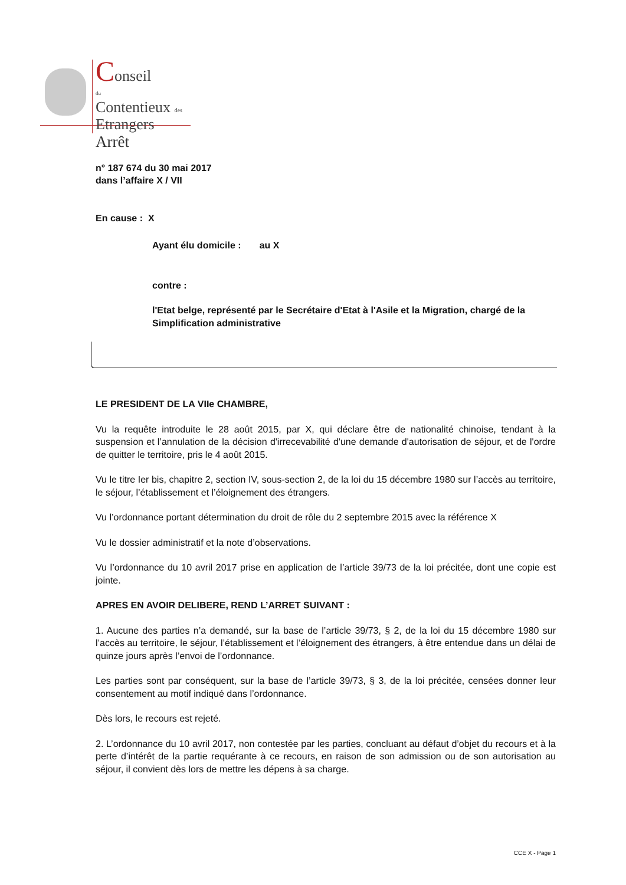Conseil
du
Contentieux des
Etrangers
Arrêt
n° 187 674 du 30 mai 2017
dans l’affaire X / VII
En cause : X
Ayant élu domicile : au X
contre :
l'Etat belge, représenté par le Secrétaire d'Etat à l'Asile et la Migration, chargé de la Simplification administrative
LE PRESIDENT DE LA VIIe CHAMBRE,
Vu la requête introduite le 28 août 2015, par X, qui déclare être de nationalité chinoise, tendant à la suspension et l’annulation de la décision d'irrecevabilité d'une demande d'autorisation de séjour, et de l'ordre de quitter le territoire, pris le 4 août 2015.
Vu le titre Ier bis, chapitre 2, section IV, sous-section 2, de la loi du 15 décembre 1980 sur l’accès au territoire, le séjour, l’établissement et l’éloignement des étrangers.
Vu l’ordonnance portant détermination du droit de rôle du 2 septembre 2015 avec la référence X
Vu le dossier administratif et la note d’observations.
Vu l’ordonnance du 10 avril 2017 prise en application de l’article 39/73 de la loi précitée, dont une copie est jointe.
APRES EN AVOIR DELIBERE, REND L’ARRET SUIVANT :
1. Aucune des parties n’a demandé, sur la base de l’article 39/73, § 2, de la loi du 15 décembre 1980 sur l’accès au territoire, le séjour, l’établissement et l’éloignement des étrangers, à être entendue dans un délai de quinze jours après l’envoi de l’ordonnance.
Les parties sont par conséquent, sur la base de l’article 39/73, § 3, de la loi précitée, censées donner leur consentement au motif indiqué dans l’ordonnance.
Dès lors, le recours est rejeté.
2. L’ordonnance du 10 avril 2017, non contestée par les parties, concluant au défaut d’objet du recours et à la perte d’intérêt de la partie requérante à ce recours, en raison de son admission ou de son autorisation au séjour, il convient dès lors de mettre les dépens à sa charge.
CCE X - Page 1